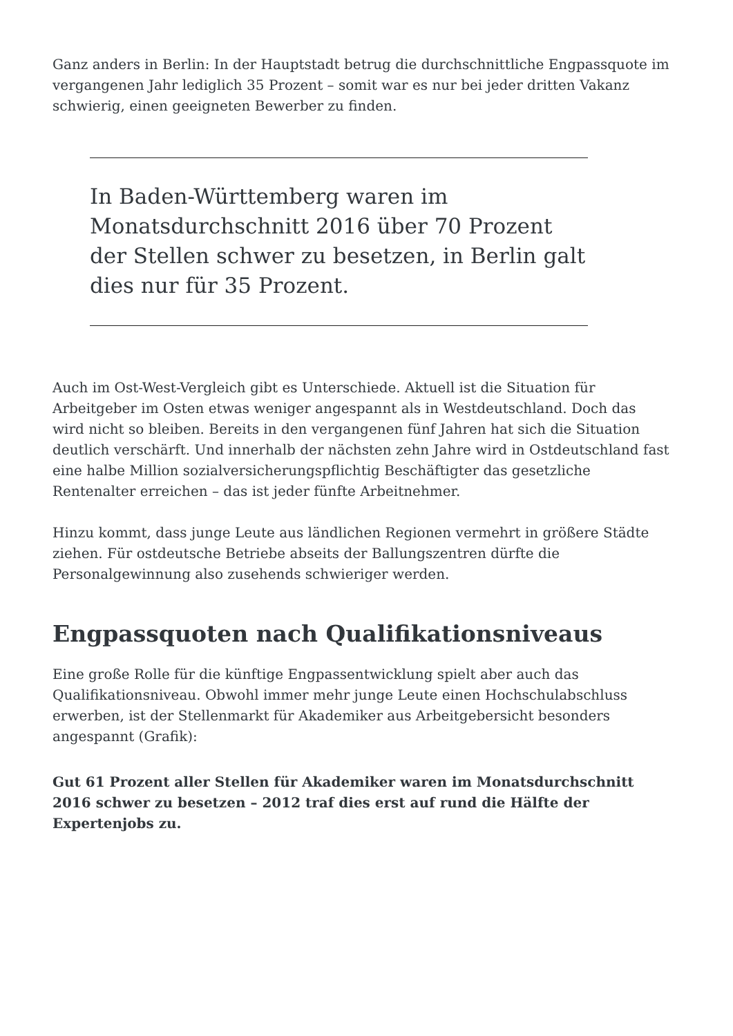Ganz anders in Berlin: In der Hauptstadt betrug die durchschnittliche Engpassquote im vergangenen Jahr lediglich 35 Prozent – somit war es nur bei jeder dritten Vakanz schwierig, einen geeigneten Bewerber zu finden.
In Baden-Württemberg waren im Monatsdurchschnitt 2016 über 70 Prozent der Stellen schwer zu besetzen, in Berlin galt dies nur für 35 Prozent.
Auch im Ost-West-Vergleich gibt es Unterschiede. Aktuell ist die Situation für Arbeitgeber im Osten etwas weniger angespannt als in Westdeutschland. Doch das wird nicht so bleiben. Bereits in den vergangenen fünf Jahren hat sich die Situation deutlich verschärft. Und innerhalb der nächsten zehn Jahre wird in Ostdeutschland fast eine halbe Million sozialversicherungspflichtig Beschäftigter das gesetzliche Rentenalter erreichen – das ist jeder fünfte Arbeitnehmer.
Hinzu kommt, dass junge Leute aus ländlichen Regionen vermehrt in größere Städte ziehen. Für ostdeutsche Betriebe abseits der Ballungszentren dürfte die Personalgewinnung also zusehends schwieriger werden.
Engpassquoten nach Qualifikationsniveaus
Eine große Rolle für die künftige Engpassentwicklung spielt aber auch das Qualifikationsniveau. Obwohl immer mehr junge Leute einen Hochschulabschluss erwerben, ist der Stellenmarkt für Akademiker aus Arbeitgebersicht besonders angespannt (Grafik):
Gut 61 Prozent aller Stellen für Akademiker waren im Monatsdurchschnitt 2016 schwer zu besetzen – 2012 traf dies erst auf rund die Hälfte der Expertenjobs zu.